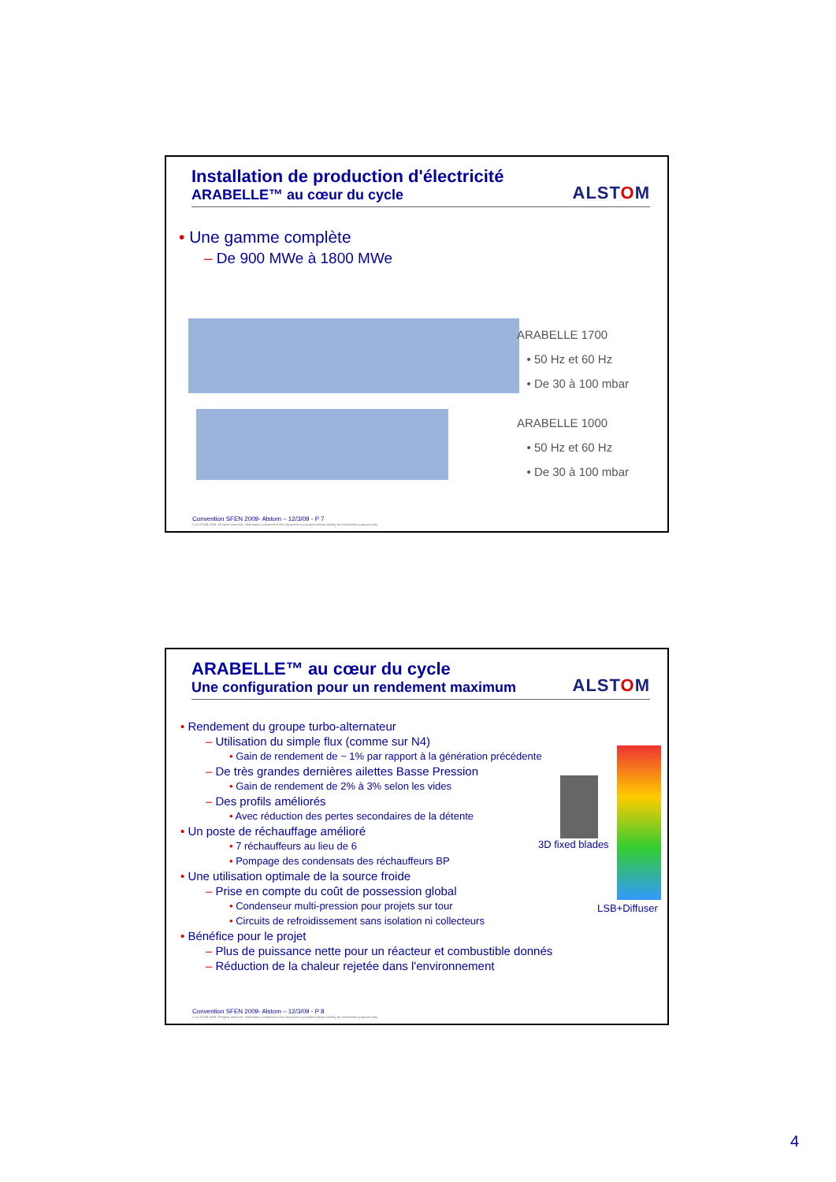Installation de production d'électricité
ARABELLE™ au cœur du cycle
ALSTOM
• Une gamme complète
– De 900 MWe à 1800 MWe
ARABELLE 1700
• 50 Hz et 60 Hz
• De 30 à 100 mbar
ARABELLE 1000
• 50 Hz et 60 Hz
• De 30 à 100 mbar
Convention SFEN 2009- Alstom – 12/3/09 - P 7
© ALSTOM 2008. All rights reserved. Information contained in this document is provided without liability for information purposes only.
ARABELLE™ au cœur du cycle
Une configuration pour un rendement maximum
ALSTOM
• Rendement du groupe turbo-alternateur
– Utilisation du simple flux (comme sur N4)
• Gain de rendement de ~ 1% par rapport à la génération précédente
– De très grandes dernières ailettes Basse Pression
• Gain de rendement de 2% à 3% selon les vides
– Des profils améliorés
• Avec réduction des pertes secondaires de la détente
• Un poste de réchauffage amélioré
• 7 réchauffeurs au lieu de 6
• Pompage des condensats des réchauffeurs BP
• Une utilisation optimale de la source froide
– Prise en compte du coût de possession global
• Condenseur multi-pression pour projets sur tour
• Circuits de refroidissement sans isolation ni collecteurs
• Bénéfice pour le projet
– Plus de puissance nette pour un réacteur et combustible donnés
– Réduction de la chaleur rejetée dans l'environnement
3D fixed blades
LSB+Diffuser
Convention SFEN 2009- Alstom – 12/3/09 - P 8
© ALSTOM 2008. All rights reserved. Information contained in this document is provided without liability for information purposes only.
4